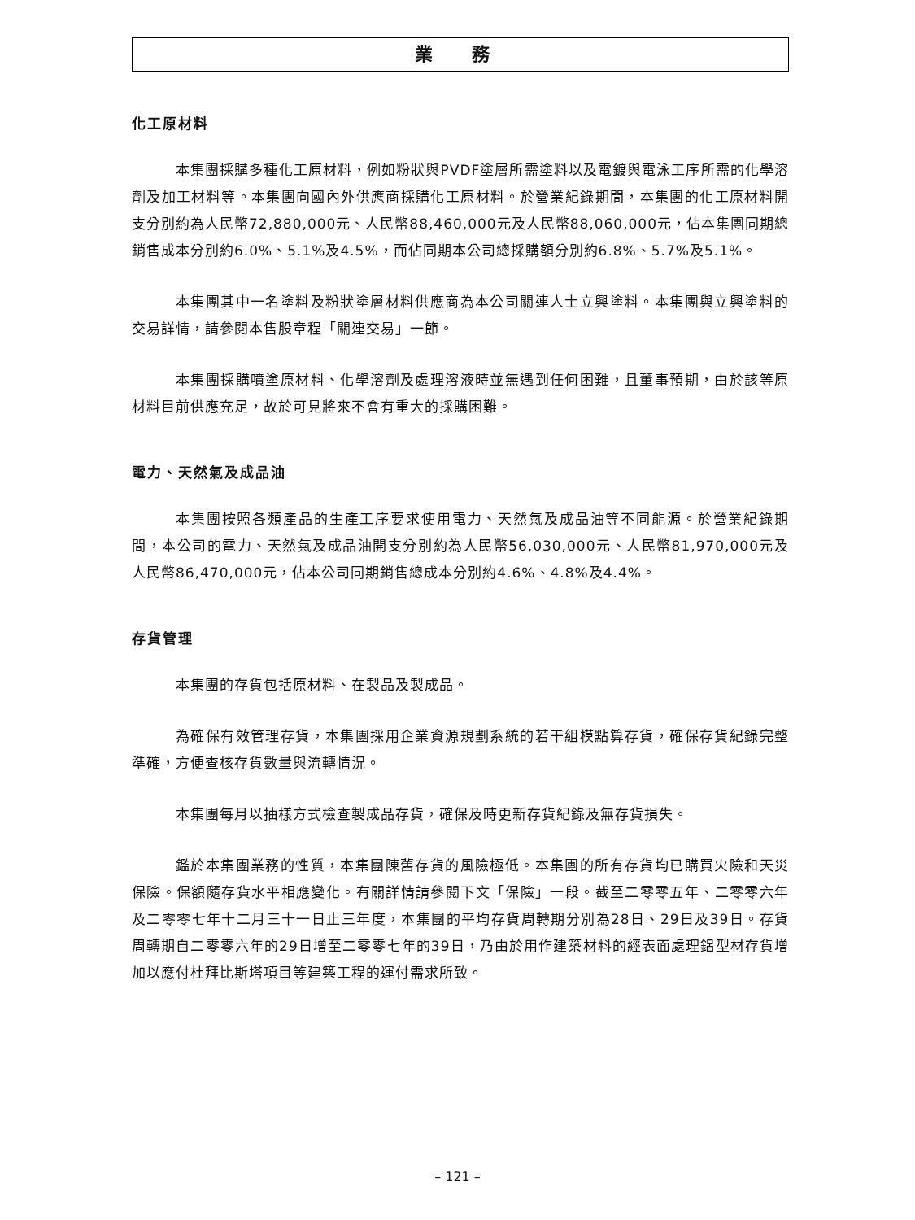業 務
化工原材料
本集團採購多種化工原材料，例如粉狀與PVDF塗層所需塗料以及電鍍與電泳工序所需的化學溶劑及加工材料等。本集團向國內外供應商採購化工原材料。於營業紀錄期間，本集團的化工原材料開支分別約為人民幣72,880,000元、人民幣88,460,000元及人民幣88,060,000元，佔本集團同期總銷售成本分別約6.0%、5.1%及4.5%，而佔同期本公司總採購額分別約6.8%、5.7%及5.1%。
本集團其中一名塗料及粉狀塗層材料供應商為本公司關連人士立興塗料。本集團與立興塗料的交易詳情，請參閱本售股章程「關連交易」一節。
本集團採購噴塗原材料、化學溶劑及處理溶液時並無遇到任何困難，且董事預期，由於該等原材料目前供應充足，故於可見將來不會有重大的採購困難。
電力、天然氣及成品油
本集團按照各類產品的生產工序要求使用電力、天然氣及成品油等不同能源。於營業紀錄期間，本公司的電力、天然氣及成品油開支分別約為人民幣56,030,000元、人民幣81,970,000元及人民幣86,470,000元，佔本公司同期銷售總成本分別約4.6%、4.8%及4.4%。
存貨管理
本集團的存貨包括原材料、在製品及製成品。
為確保有效管理存貨，本集團採用企業資源規劃系統的若干組模點算存貨，確保存貨紀錄完整準確，方便查核存貨數量與流轉情況。
本集團每月以抽樣方式檢查製成品存貨，確保及時更新存貨紀錄及無存貨損失。
鑑於本集團業務的性質，本集團陳舊存貨的風險極低。本集團的所有存貨均已購買火險和天災保險。保額隨存貨水平相應變化。有關詳情請參閱下文「保險」一段。截至二零零五年、二零零六年及二零零七年十二月三十一日止三年度，本集團的平均存貨周轉期分別為28日、29日及39日。存貨周轉期自二零零六年的29日增至二零零七年的39日，乃由於用作建築材料的經表面處理鋁型材存貨增加以應付杜拜比斯塔項目等建築工程的運付需求所致。
– 121 –